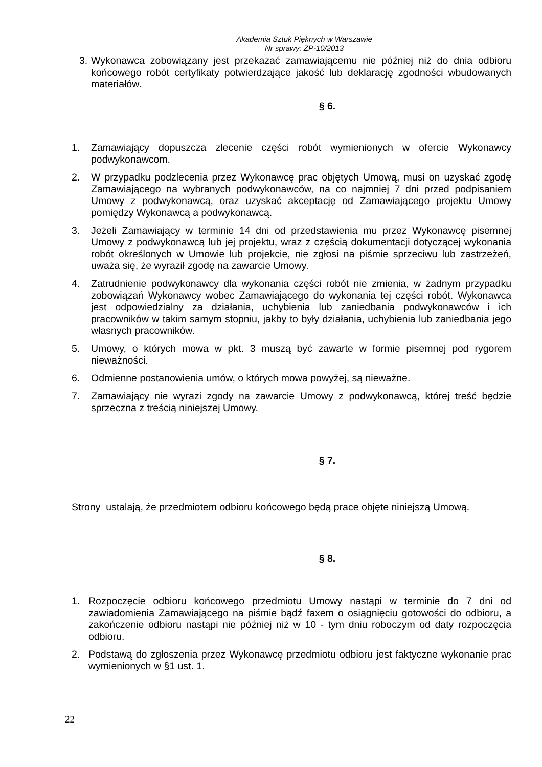Akademia Sztuk Pięknych w Warszawie
Nr sprawy: ZP-10/2013
3. Wykonawca zobowiązany jest przekazać zamawiającemu nie później niż do dnia odbioru końcowego robót certyfikaty potwierdzające jakość lub deklarację zgodności wbudowanych materiałów.
§ 6.
1. Zamawiający dopuszcza zlecenie części robót wymienionych w ofercie Wykonawcy podwykonawcom.
2. W przypadku podzlecenia przez Wykonawcę prac objętych Umową, musi on uzyskać zgodę Zamawiającego na wybranych podwykonawców, na co najmniej 7 dni przed podpisaniem Umowy z podwykonawcą, oraz uzyskać akceptację od Zamawiającego projektu Umowy pomiędzy Wykonawcą a podwykonawcą.
3. Jeżeli Zamawiający w terminie 14 dni od przedstawienia mu przez Wykonawcę pisemnej Umowy z podwykonawcą lub jej projektu, wraz z częścią dokumentacji dotyczącej wykonania robót określonych w Umowie lub projekcie, nie zgłosi na piśmie sprzeciwu lub zastrzeżeń, uważa się, że wyraził zgodę na zawarcie Umowy.
4. Zatrudnienie podwykonawcy dla wykonania części robót nie zmienia, w żadnym przypadku zobowiązań Wykonawcy wobec Zamawiającego do wykonania tej części robót. Wykonawca jest odpowiedzialny za działania, uchybienia lub zaniedbania podwykonawców i ich pracowników w takim samym stopniu, jakby to były działania, uchybienia lub zaniedbania jego własnych pracowników.
5. Umowy, o których mowa w pkt. 3 muszą być zawarte w formie pisemnej pod rygorem nieważności.
6. Odmienne postanowienia umów, o których mowa powyżej, są nieważne.
7. Zamawiający nie wyrazi zgody na zawarcie Umowy z podwykonawcą, której treść będzie sprzeczna z treścią niniejszej Umowy.
§ 7.
Strony ustalają, że przedmiotem odbioru końcowego będą prace objęte niniejszą Umową.
§ 8.
1. Rozpoczęcie odbioru końcowego przedmiotu Umowy nastąpi w terminie do 7 dni od zawiadomienia Zamawiającego na piśmie bądź faxem o osiągnięciu gotowości do odbioru, a zakończenie odbioru nastąpi nie później niż w 10 - tym dniu roboczym od daty rozpoczęcia odbioru.
2. Podstawą do zgłoszenia przez Wykonawcę przedmiotu odbioru jest faktyczne wykonanie prac wymienionych w §1 ust. 1.
22